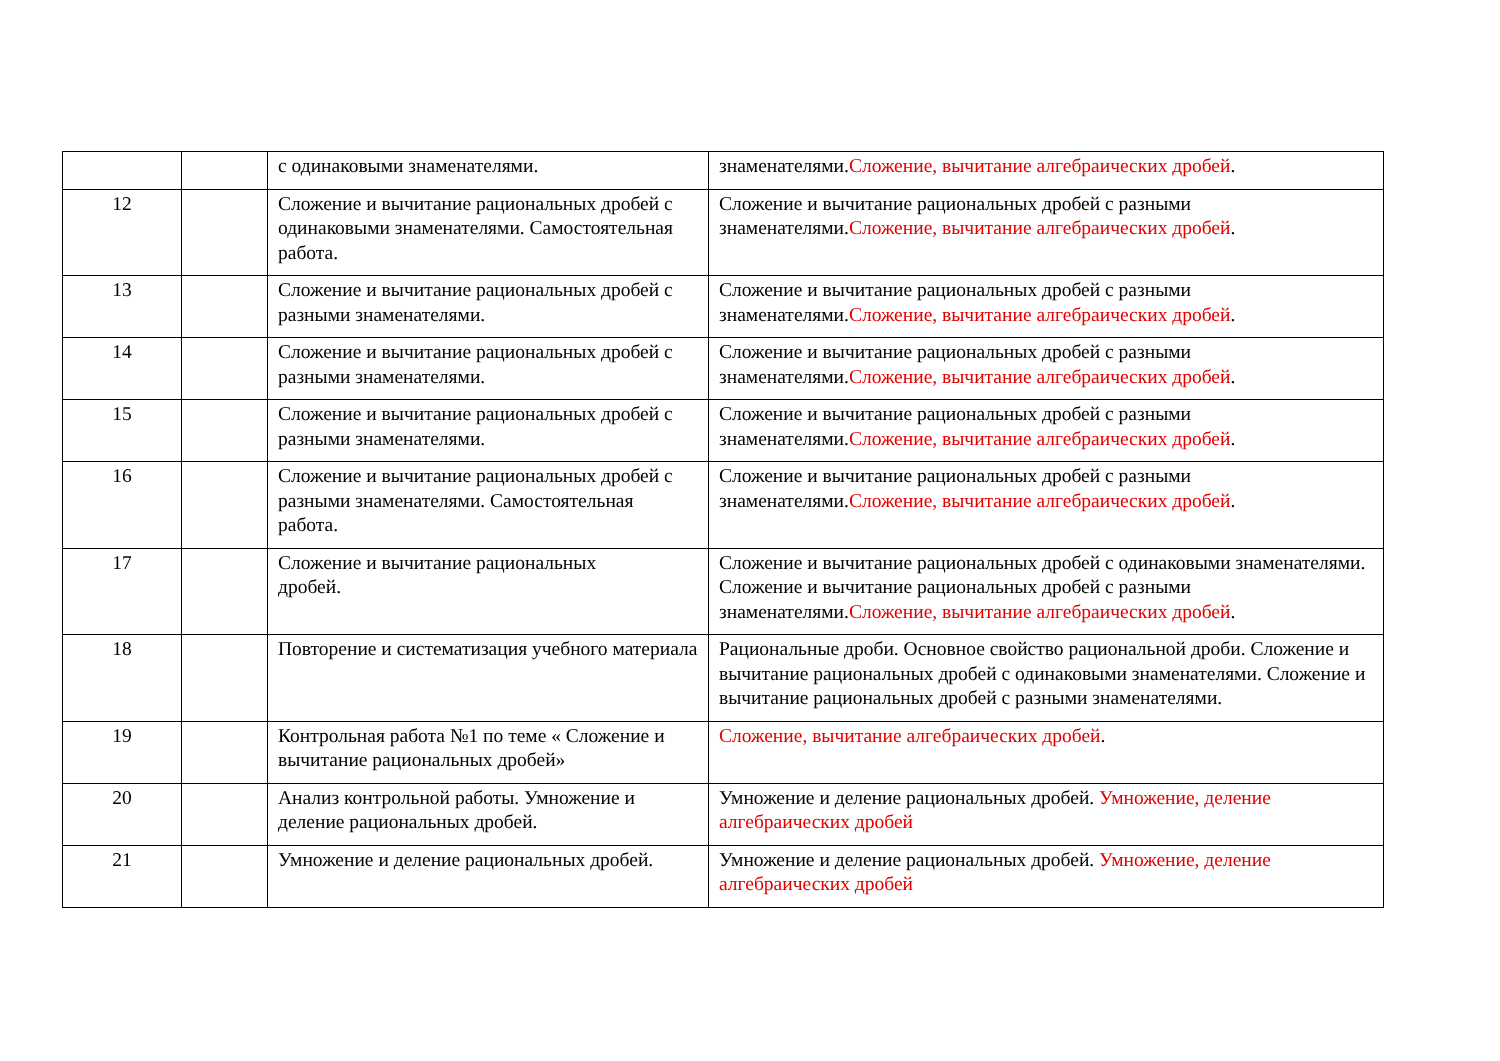| | | с одинаковыми знаменателями. | знаменателями. Сложение, вычитание алгебраических дробей . |
| 12 | | Сложение и вычитание рациональных дробей с одинаковыми знаменателями. Самостоятельная работа. | Сложение и вычитание рациональных дробей с разными знаменателями. Сложение, вычитание алгебраических дробей . |
| 13 | | Сложение и вычитание рациональных дробей с разными знаменателями. | Сложение и вычитание рациональных дробей с разными знаменателями. Сложение, вычитание алгебраических дробей . |
| 14 | | Сложение и вычитание рациональных дробей с разными знаменателями. | Сложение и вычитание рациональных дробей с разными знаменателями. Сложение, вычитание алгебраических дробей . |
| 15 | | Сложение и вычитание рациональных дробей с разными знаменателями. | Сложение и вычитание рациональных дробей с разными знаменателями. Сложение, вычитание алгебраических дробей . |
| 16 | | Сложение и вычитание рациональных дробей с разными знаменателями. Самостоятельная работа. | Сложение и вычитание рациональных дробей с разными знаменателями. Сложение, вычитание алгебраических дробей . |
| 17 | | Сложение и вычитание рациональных дробей. | Сложение и вычитание рациональных дробей с одинаковыми знаменателями. Сложение и вычитание рациональных дробей с разными знаменателями. Сложение, вычитание алгебраических дробей . |
| 18 | | Повторение и систематизация учебного материала | Рациональные дроби. Основное свойство рациональной дроби. Сложение и вычитание рациональных дробей с одинаковыми знаменателями. Сложение и вычитание рациональных дробей с разными знаменателями. |
| 19 | | Контрольная работа №1 по теме « Сложение и вычитание рациональных дробей» | Сложение, вычитание алгебраических дробей . |
| 20 | | Анализ контрольной работы. Умножение и деление рациональных дробей. | Умножение и деление рациональных дробей. Умножение, деление алгебраических дробей |
| 21 | | Умножение и деление рациональных дробей. | Умножение и деление рациональных дробей. Умножение, деление алгебраических дробей |